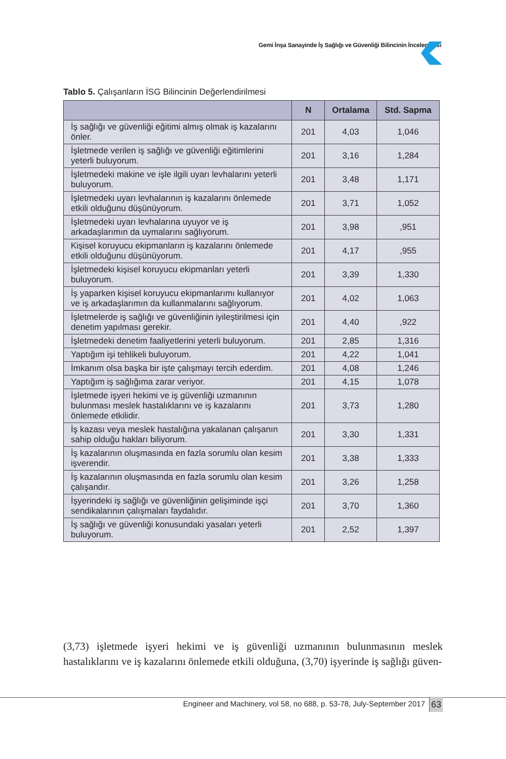Gemi İnşa Sanayinde İş Sağlığı ve Güvenliği Bilincinin İncelenmesi
Tablo 5. Çalışanların İSG Bilincinin Değerlendirilmesi
| | N | Ortalama | Std. Sapma |
| --- | --- | --- | --- |
| İş sağlığı ve güvenliği eğitimi almış olmak iş kazalarını önler. | 201 | 4,03 | 1,046 |
| İşletmede verilen iş sağlığı ve güvenliği eğitimlerini yeterli buluyorum. | 201 | 3,16 | 1,284 |
| İşletmedeki makine ve işle ilgili uyarı levhalarını yeterli buluyorum. | 201 | 3,48 | 1,171 |
| İşletmedeki uyarı levhalarının iş kazalarını önlemede etkili olduğunu düşünüyorum. | 201 | 3,71 | 1,052 |
| İşletmedeki uyarı levhalarına uyuyor ve iş arkadaşlarımın da uymalarını sağlıyorum. | 201 | 3,98 | ,951 |
| Kişisel koruyucu ekipmanların iş kazalarını önlemede etkili olduğunu düşünüyorum. | 201 | 4,17 | ,955 |
| İşletmedeki kişisel koruyucu ekipmanları yeterli buluyorum. | 201 | 3,39 | 1,330 |
| İş yaparken kişisel koruyucu ekipmanlarımı kullanıyor ve iş arkadaşlarımın da kullanmalarını sağlıyorum. | 201 | 4,02 | 1,063 |
| İşletmelerde iş sağlığı ve güvenliğinin iyileştirilmesi için denetim yapılması gerekir. | 201 | 4,40 | ,922 |
| İşletmedeki denetim faaliyetlerini yeterli buluyorum. | 201 | 2,85 | 1,316 |
| Yaptığım işi tehlikeli buluyorum. | 201 | 4,22 | 1,041 |
| İmkanım olsa başka bir işte çalışmayı tercih ederdim. | 201 | 4,08 | 1,246 |
| Yaptığım iş sağlığıma zarar veriyor. | 201 | 4,15 | 1,078 |
| İşletmede işyeri hekimi ve iş güvenliği uzmanının bulunması meslek hastalıklarını ve iş kazalarını önlemede etkilidir. | 201 | 3,73 | 1,280 |
| İş kazası veya meslek hastalığına yakalanan çalışanın sahip olduğu hakları biliyorum. | 201 | 3,30 | 1,331 |
| İş kazalarının oluşmasında en fazla sorumlu olan kesim işverendir. | 201 | 3,38 | 1,333 |
| İş kazalarının oluşmasında en fazla sorumlu olan kesim çalışandır. | 201 | 3,26 | 1,258 |
| İşyerindeki iş sağlığı ve güvenliğinin gelişiminde işçi sendikalarının çalışmaları faydalıdır. | 201 | 3,70 | 1,360 |
| İş sağlığı ve güvenliği konusundaki yasaları yeterli buluyorum. | 201 | 2,52 | 1,397 |
(3,73) işletmede işyeri hekimi ve iş güvenliği uzmanının bulunmasının meslek hastalıklarını ve iş kazalarını önlemede etkili olduğuna, (3,70) işyerinde iş sağlığı güven-
Engineer and Machinery, vol 58, no 688, p. 53-78, July-September 2017
63